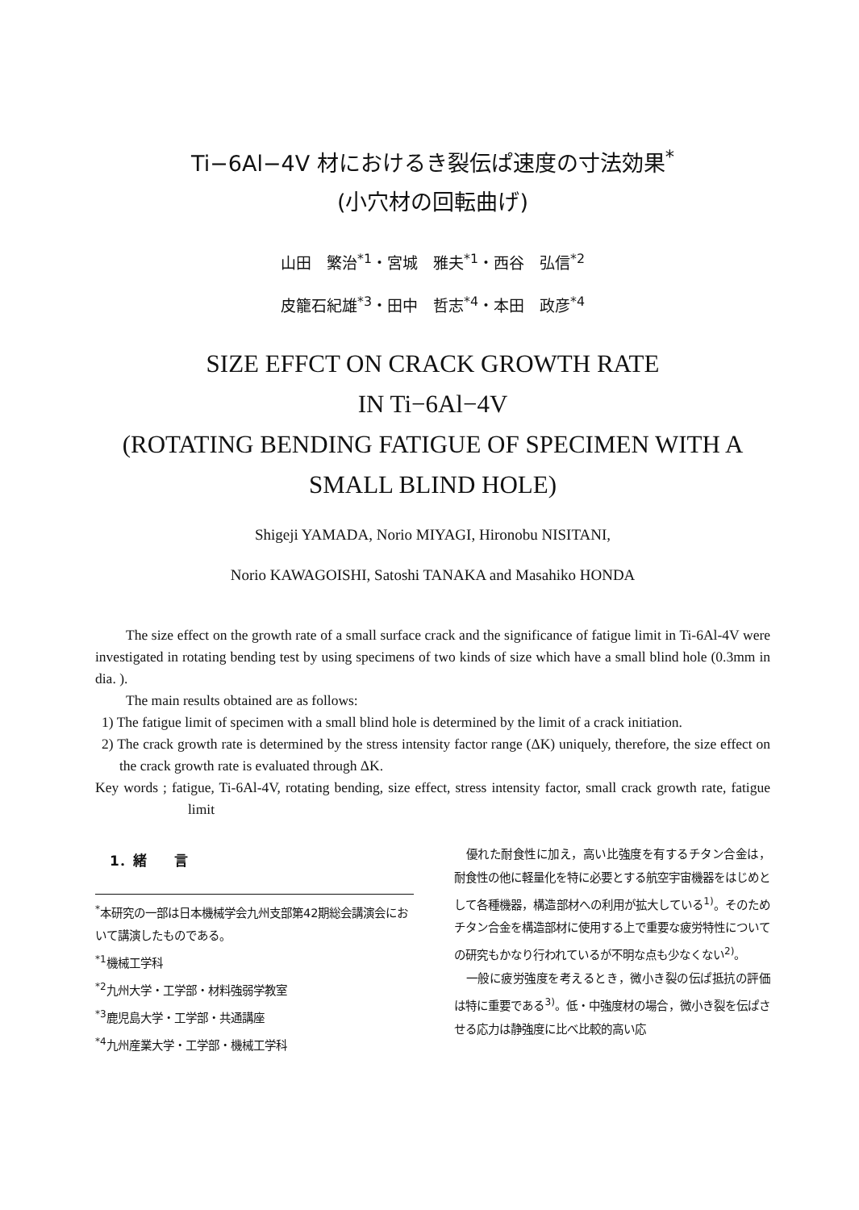Ti−6Al−4V 材におけるき裂伝ぱ速度の寸法効果<sup>*</sup>
(小穴材の回転曲げ)
山田　繁治<sup>*1</sup>・宮城　雅夫<sup>*1</sup>・西谷　弘信<sup>*2</sup>
皮籠石紀雄<sup>*3</sup>・田中　哲志<sup>*4</sup>・本田　政彦<sup>*4</sup>
SIZE EFFCT ON CRACK GROWTH RATE
IN Ti−6Al−4V
(ROTATING BENDING FATIGUE OF SPECIMEN WITH A
SMALL BLIND HOLE)
Shigeji YAMADA, Norio MIYAGI, Hironobu NISITANI,
Norio KAWAGOISHI, Satoshi TANAKA and Masahiko HONDA
The size effect on the growth rate of a small surface crack and the significance of fatigue limit in Ti-6Al-4V were investigated in rotating bending test by using specimens of two kinds of size which have a small blind hole (0.3mm in dia. ).
The main results obtained are as follows:
1) The fatigue limit of specimen with a small blind hole is determined by the limit of a crack initiation.
2) The crack growth rate is determined by the stress intensity factor range (ΔK) uniquely, therefore, the size effect on the crack growth rate is evaluated through ΔK.
Key words ; fatigue, Ti-6Al-4V, rotating bending, size effect, stress intensity factor, small crack growth rate, fatigue limit
1．緒　　言
<sup>*</sup> 本研究の一部は日本機械学会九州支部第42期総会講演会において講演したものである。
<sup>*1</sup>機械工学科
<sup>*2</sup>九州大学・工学部・材料強弱学教室
<sup>*3</sup>鹿児島大学・工学部・共通講座
<sup>*4</sup>九州産業大学・工学部・機械工学科
優れた耐食性に加え，高い比強度を有するチタン合金は，耐食性の他に軽量化を特に必要とする航空宇宙機器をはじめとして各種機器，構造部材への利用が拡大している<sup>1)</sup>。そのためチタン合金を構造部材に使用する上で重要な疲労特性についての研究もかなり行われているが不明な点も少なくない<sup>2)</sup>。
一般に疲労強度を考えるとき，微小き裂の伝ぱ抵抗の評価は特に重要である<sup>3)</sup>。低・中強度材の場合，微小き裂を伝ぱさせる応力は静強度に比べ比較的高い応